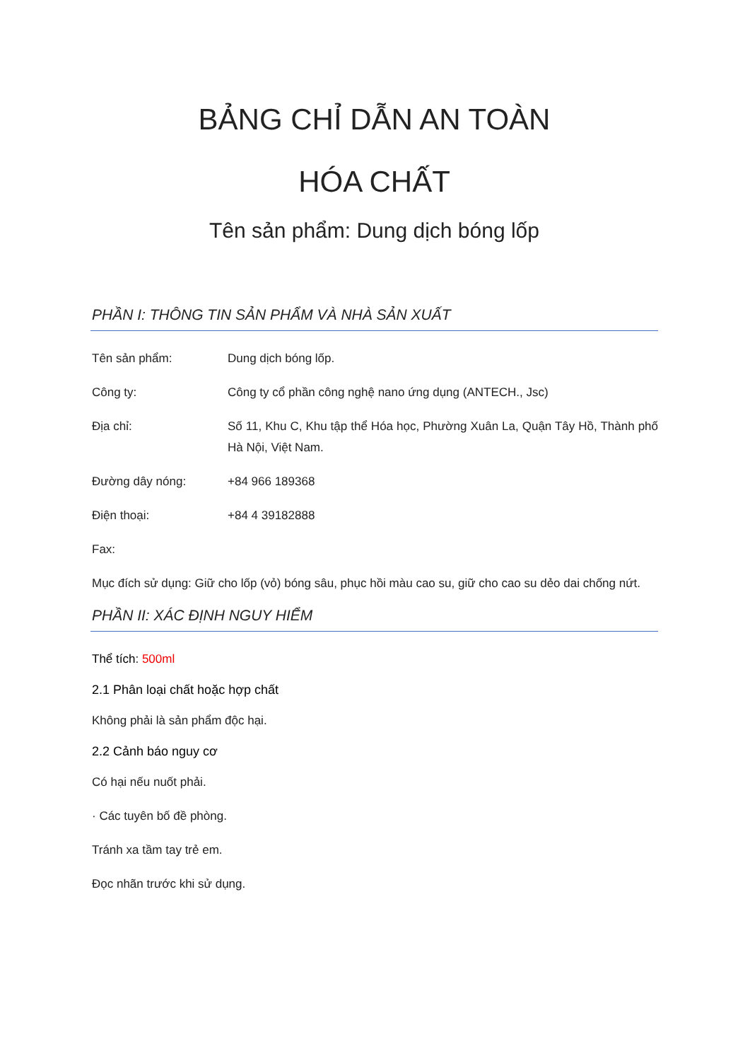BẢNG CHỈ DẪN AN TOÀN
HÓA CHẤT
Tên sản phẩm: Dung dịch bóng lốp
PHẦN I: THÔNG TIN SẢN PHẨM VÀ NHÀ SẢN XUẤT
Tên sản phẩm: Dung dịch bóng lốp.
Công ty: Công ty cổ phần công nghệ nano ứng dụng (ANTECH., Jsc)
Địa chỉ: Số 11, Khu C, Khu tập thể Hóa học, Phường Xuân La, Quận Tây Hồ, Thành phố Hà Nội, Việt Nam.
Đường dây nóng: +84 966 189368
Điện thoại: +84 4 39182888
Fax:
Mục đích sử dụng: Giữ cho lốp (vỏ) bóng sâu, phục hồi màu cao su, giữ cho cao su dẻo dai chống nứt.
PHẦN II: XÁC ĐỊNH NGUY HIỂM
Thể tích: 500ml
2.1 Phân loại chất hoặc hợp chất
Không phải là sản phẩm độc hại.
2.2 Cảnh báo nguy cơ
Có hại nếu nuốt phải.
· Các tuyên bố đề phòng.
Tránh xa tầm tay trẻ em.
Đọc nhãn trước khi sử dụng.